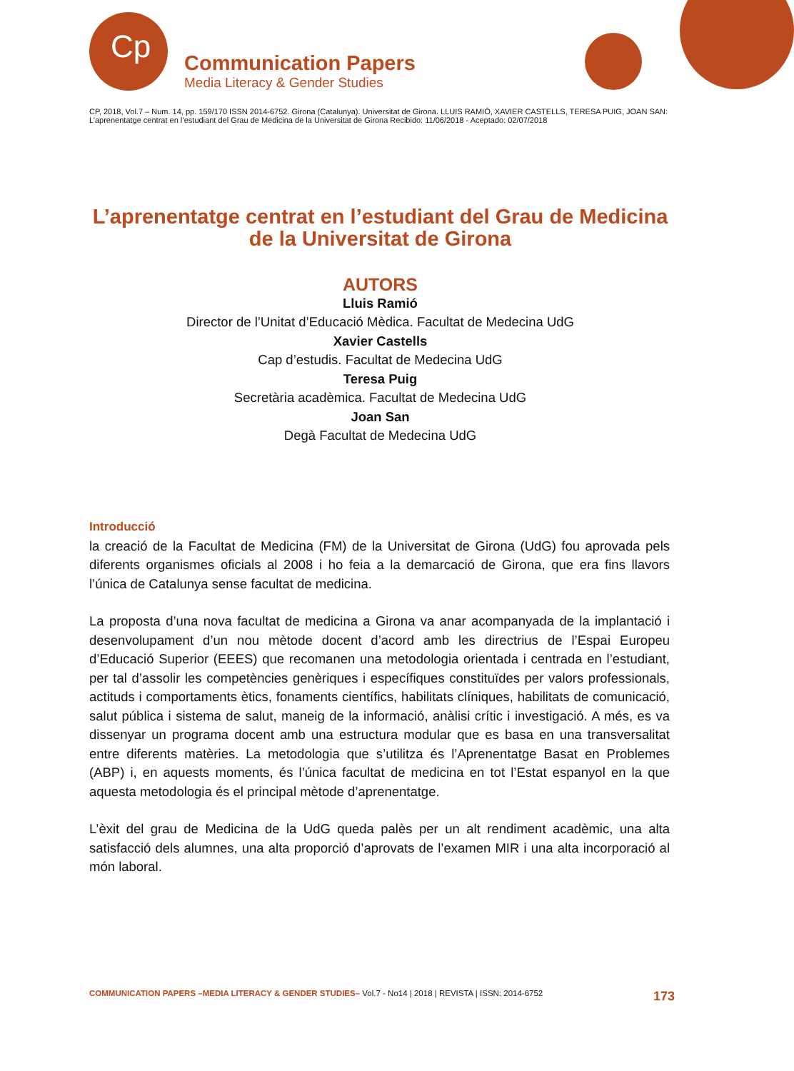Cp
Communication Papers
Media Literacy & Gender Studies
CP, 2018, Vol.7 – Num. 14, pp. 159/170 ISSN 2014-6752. Girona (Catalunya). Universitat de Girona. LLUIS RAMIÓ, XAVIER CASTELLS, TERESA PUIG, JOAN SAN: L’aprenentatge centrat en l’estudiant del Grau de Medicina de la Universitat de Girona Recibido: 11/06/2018 - Aceptado: 02/07/2018
L’aprenentatge centrat en l’estudiant del Grau de Medicina de la Universitat de Girona
AUTORS
Lluis Ramió
Director de l’Unitat d’Educació Mèdica. Facultat de Medecina UdG
Xavier Castells
Cap d’estudis. Facultat de Medecina UdG
Teresa Puig
Secretària acadèmica. Facultat de Medecina UdG
Joan San
Degà Facultat de Medecina UdG
Introducció
la creació de la Facultat de Medicina (FM) de la Universitat de Girona (UdG) fou aprovada pels diferents organismes oficials al 2008 i ho feia a la demarcació de Girona, que era fins llavors l’única de Catalunya sense facultat de medicina.
La proposta d’una nova facultat de medicina a Girona va anar acompanyada de la implantació i desenvolupament d’un nou mètode docent d’acord amb les directrius de l’Espai Europeu d’Educació Superior (EEES) que recomanen una metodologia orientada i centrada en l’estudiant, per tal d’assolir les competències genèriques i específiques constituïdes per valors professionals, actituds i comportaments ètics, fonaments científics, habilitats clíniques, habilitats de comunicació, salut pública i sistema de salut, maneig de la informació, anàlisi crític i investigació. A més, es va dissenyar un programa docent amb una estructura modular que es basa en una transversalitat entre diferents matèries. La metodologia que s’utilitza és l’Aprenentatge Basat en Problemes (ABP) i, en aquests moments, és l’única facultat de medicina en tot l’Estat espanyol en la que aquesta metodologia és el principal mètode d’aprenentatge.
L’èxit del grau de Medicina de la UdG queda palès per un alt rendiment acadèmic, una alta satisfacció dels alumnes, una alta proporció d’aprovats de l’examen MIR i una alta incorporació al món laboral.
COMMUNICATION PAPERS –MEDIA LITERACY & GENDER STUDIES– Vol.7 - No14 | 2018 | REVISTA | ISSN: 2014-6752 173